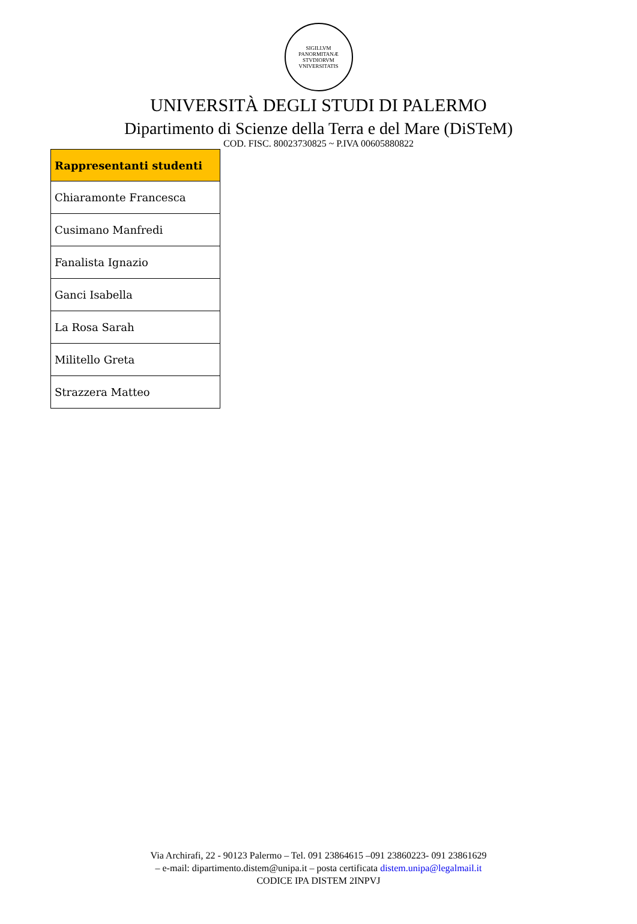SIGILLVM PANORMITANÆ STVDIORVM VNIVERSITATIS
UNIVERSITÀ DEGLI STUDI DI PALERMO
Dipartimento di Scienze della Terra e del Mare (DiSTeM)
COD. FISC. 80023730825 ~ P.IVA 00605880822
| Rappresentanti studenti |
| --- |
| Chiaramonte Francesca |
| Cusimano Manfredi |
| Fanalista Ignazio |
| Ganci Isabella |
| La Rosa Sarah |
| Militello Greta |
| Strazzera Matteo |
Via Archirafi, 22 - 90123 Palermo – Tel. 091 23864615 –091 23860223- 091 23861629
– e-mail: dipartimento.distem@unipa.it – posta certificata distem.unipa@legalmail.it
CODICE IPA DISTEM 2INPVJ